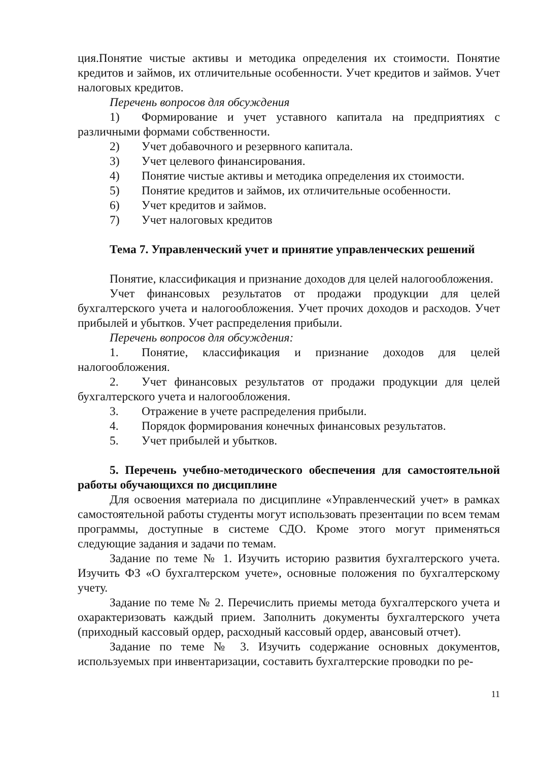ция.Понятие чистые активы и методика определения их стоимости. Понятие кредитов и займов, их отличительные особенности. Учет кредитов и займов. Учет налоговых кредитов.
Перечень вопросов для обсуждения
1) Формирование и учет уставного капитала на предприятиях с различными формами собственности.
2) Учет добавочного и резервного капитала.
3) Учет целевого финансирования.
4) Понятие чистые активы и методика определения их стоимости.
5) Понятие кредитов и займов, их отличительные особенности.
6) Учет кредитов и займов.
7) Учет налоговых кредитов
Тема 7. Управленческий учет и принятие управленческих решений
Понятие, классификация и признание доходов для целей налогообложения.
Учет финансовых результатов от продажи продукции для целей бухгалтерского учета и налогообложения. Учет прочих доходов и расходов. Учет прибылей и убытков. Учет распределения прибыли.
Перечень вопросов для обсуждения:
1. Понятие, классификация и признание доходов для целей налогообложения.
2. Учет финансовых результатов от продажи продукции для целей бухгалтерского учета и налогообложения.
3. Отражение в учете распределения прибыли.
4. Порядок формирования конечных финансовых результатов.
5. Учет прибылей и убытков.
5. Перечень учебно-методического обеспечения для самостоятельной работы обучающихся по дисциплине
Для освоения материала по дисциплине «Управленческий учет» в рамках самостоятельной работы студенты могут использовать презентации по всем темам программы, доступные в системе СДО. Кроме этого могут применяться следующие задания и задачи по темам.
Задание по теме № 1. Изучить историю развития бухгалтерского учета. Изучить ФЗ «О бухгалтерском учете», основные положения по бухгалтерскому учету.
Задание по теме № 2. Перечислить приемы метода бухгалтерского учета и охарактеризовать каждый прием. Заполнить документы бухгалтерского учета (приходный кассовый ордер, расходный кассовый ордер, авансовый отчет).
Задание по теме № 3. Изучить содержание основных документов, используемых при инвентаризации, составить бухгалтерские проводки по ре-
11